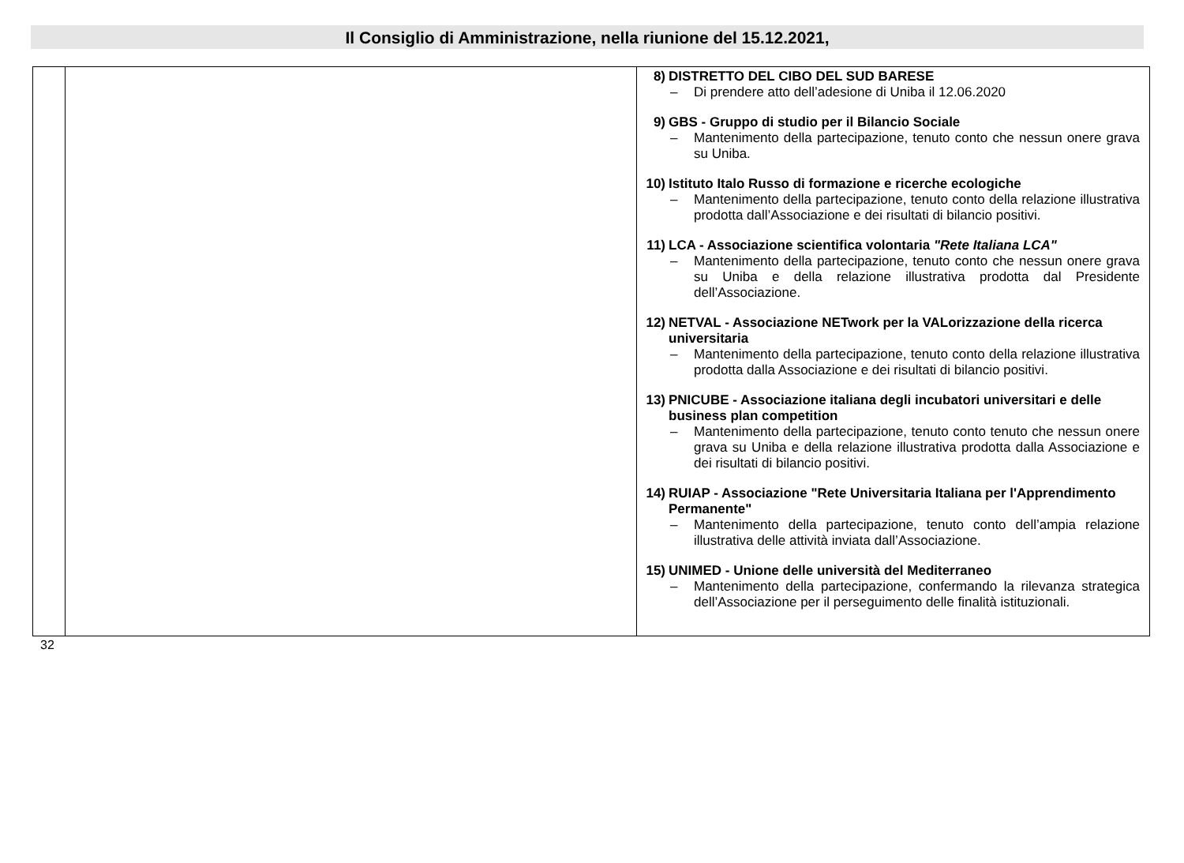Il Consiglio di Amministrazione, nella riunione del 15.12.2021,
| | | 8) DISTRETTO DEL CIBO DEL SUD BARESE – Di prendere atto dell’adesione di Uniba il 12.06.2020 9) GBS - Gruppo di studio per il Bilancio Sociale – Mantenimento della partecipazione, tenuto conto che nessun onere grava su Uniba. 10) Istituto Italo Russo di formazione e ricerche ecologiche – Mantenimento della partecipazione, tenuto conto della relazione illustrativa prodotta dall’Associazione e dei risultati di bilancio positivi. 11) LCA - Associazione scientifica volontaria "Rete Italiana LCA" – Mantenimento della partecipazione, tenuto conto che nessun onere grava su Uniba e della relazione illustrativa prodotta dal Presidente dell’Associazione. 12) NETVAL - Associazione NETwork per la VALorizzazione della ricerca universitaria – Mantenimento della partecipazione, tenuto conto della relazione illustrativa prodotta dalla Associazione e dei risultati di bilancio positivi. 13) PNICUBE - Associazione italiana degli incubatori universitari e delle business plan competition – Mantenimento della partecipazione, tenuto conto tenuto che nessun onere grava su Uniba e della relazione illustrativa prodotta dalla Associazione e dei risultati di bilancio positivi. 14) RUIAP - Associazione "Rete Universitaria Italiana per l'Apprendimento Permanente" – Mantenimento della partecipazione, tenuto conto dell’ampia relazione illustrativa delle attività inviata dall’Associazione. 15) UNIMED - Unione delle università del Mediterraneo – Mantenimento della partecipazione, confermando la rilevanza strategica dell’Associazione per il perseguimento delle finalità istituzionali. |
32